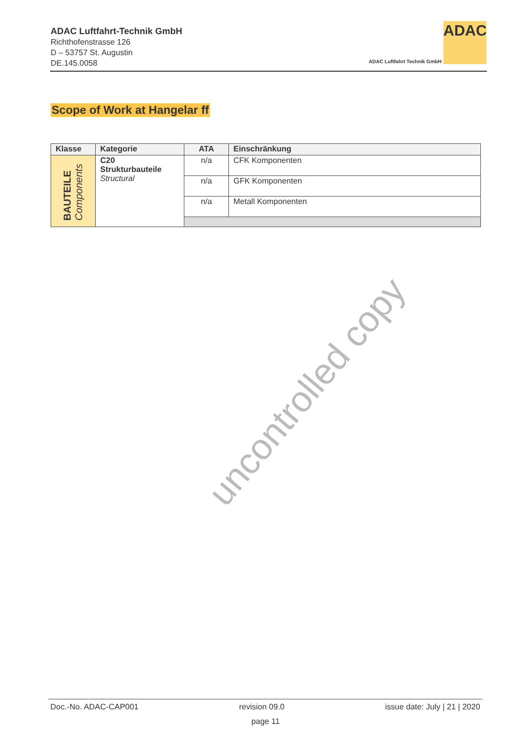ADAC Luftfahrt-Technik GmbH
Richthofenstrasse 126
D – 53757 St. Augustin
DE.145.0058
ADAC
ADAC Luftfahrt Technik GmbH
Scope of Work at Hangelar ff
| Klasse | Kategorie | ATA | Einschränkung |
| --- | --- | --- | --- |
| BAUTEILE Components | C20 Strukturbauteile Structural | n/a | CFK Komponenten |
| | | n/a | GFK Komponenten |
| | | n/a | Metall Komponenten |
uncontrolled copy
Doc.-No. ADAC-CAP001 revision 09.0 issue date: July | 21 | 2020
page 11